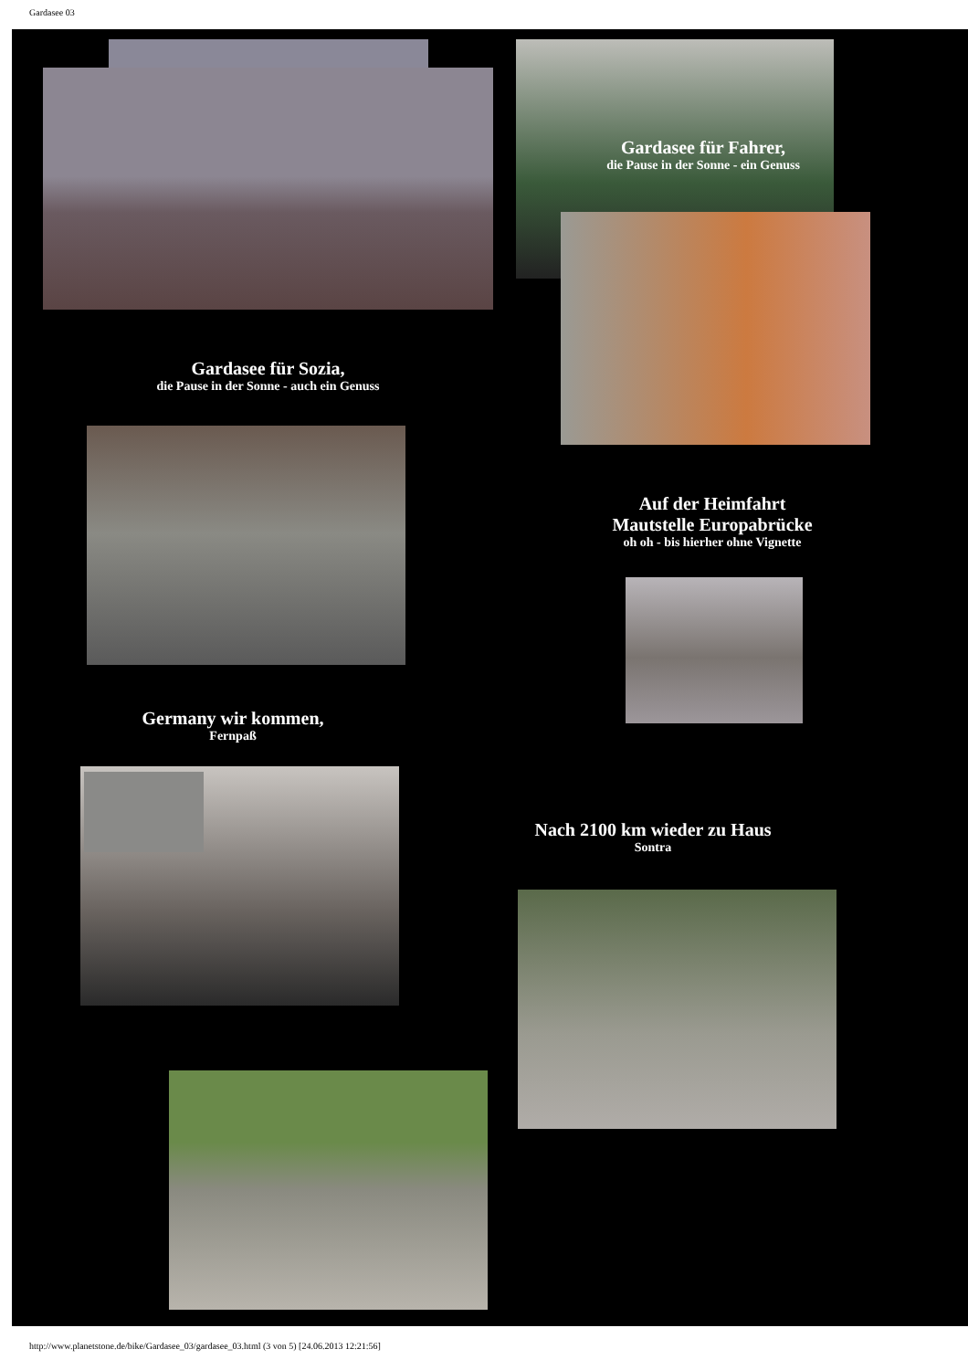Gardasee 03
Gardasee für Fahrer,
die Pause in der Sonne - ein Genuss
Gardasee für Sozia,
die Pause in der Sonne - auch ein Genuss
Auf der Heimfahrt
Mautstelle Europabrücke
oh oh - bis hierher ohne Vignette
Germany wir kommen,
Fernpaß
Nach 2100 km wieder zu Haus
Sontra
http://www.planetstone.de/bike/Gardasee_03/gardasee_03.html (3 von 5) [24.06.2013 12:21:56]